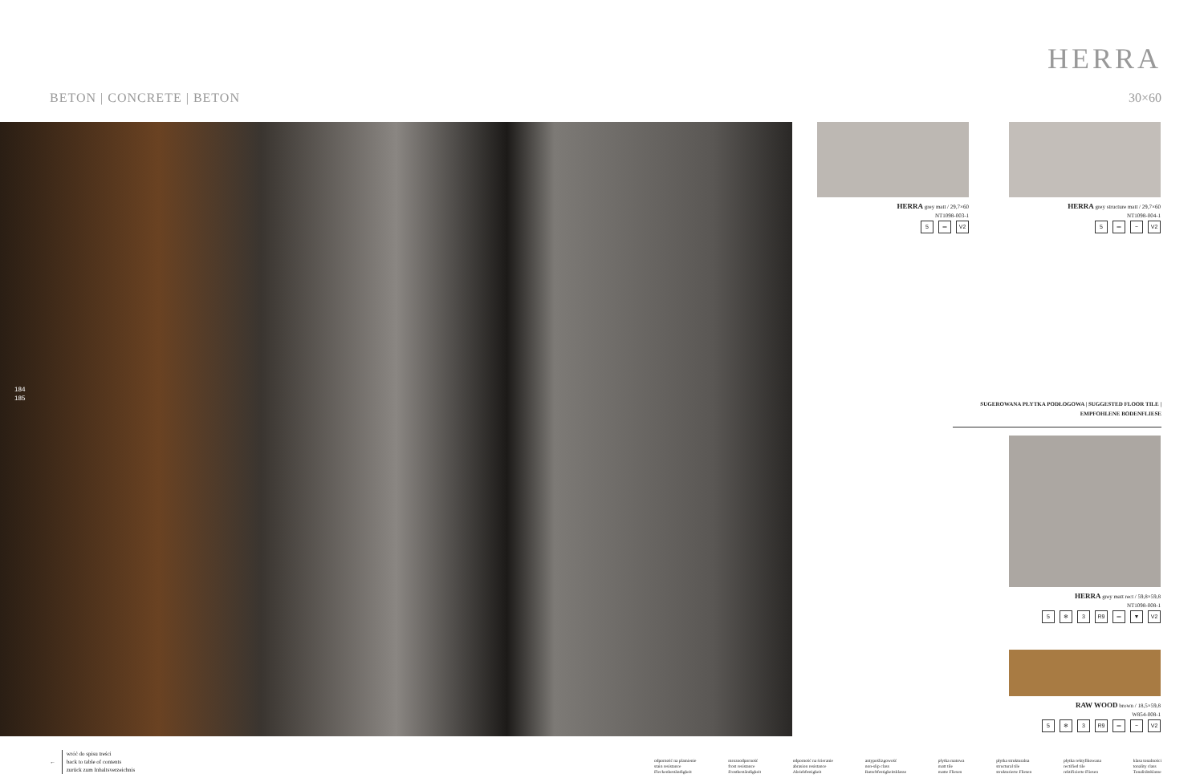HERRA
BETON | CONCRETE | BETON 30×60
184
185
HERRA grey matt / 29,7×60
NT1098-003-1
5 ═ V2
HERRA grey structure matt / 29,7×60
NT1098-004-1
5 ═ ~ V2
SUGEROWANA PŁYTKA PODŁOGOWA | SUGGESTED FLOOR TILE |
EMPFOHLENE BODENFLIESE
HERRA grey matt rect / 59,8×59,8
NT1098-008-1
5 ❄ 3 R9 ═ ▼ V2
RAW WOOD brown / 18,5×59,8
W854-008-1
5 ❄ 3 R9 ═ ~ V2
← wróć do spisu treści
back to table of contents
zurück zum Inhaltsverzeichnis
odporność na plamienie
stain resistance
Fleckenbeständigkeit
mrozoodporność
frost resistance
Frostbeständigkeit
odporność na ścieranie
abrasion resistance
Abriebfestigkeit
antypoślizgowość
non-slip class
Rutschfestigkeitsklasse
płytka matowa
matt tile
matte Fliesen
płytka strukturalna
structural tile
strukturierte Fliesen
płytka rektyfikowana
rectified tile
rektifizierte Fliesen
klasa tonalności
tonality class
Tonalitätsklasse